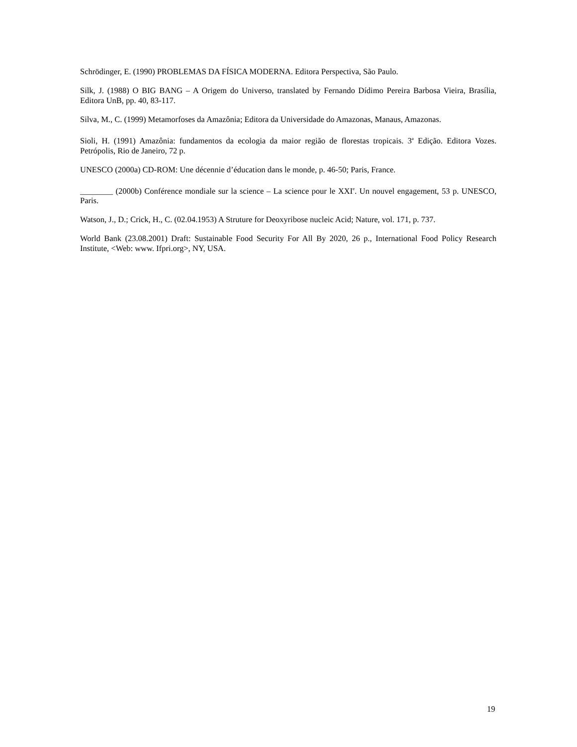Schrödinger, E. (1990) PROBLEMAS DA FÍSICA MODERNA. Editora Perspectiva, São Paulo.
Silk, J. (1988) O BIG BANG – A Origem do Universo, translated by Fernando Dídimo Pereira Barbosa Vieira, Brasília, Editora UnB, pp. 40, 83-117.
Silva, M., C. (1999) Metamorfoses da Amazônia; Editora da Universidade do Amazonas, Manaus, Amazonas.
Sioli, H. (1991) Amazônia: fundamentos da ecologia da maior região de florestas tropicais. 3<sup>a</sup> Edição. Editora Vozes. Petrópolis, Rio de Janeiro, 72 p.
UNESCO (2000a) CD-ROM: Une décennie d’éducation dans le monde, p. 46-50; Paris, France.
________ (2000b) Conférence mondiale sur la science – La science pour le XXI<sup>e</sup>. Un nouvel engagement, 53 p. UNESCO, Paris.
Watson, J., D.; Crick, H., C. (02.04.1953) A Struture for Deoxyribose nucleic Acid; Nature, vol. 171, p. 737.
World Bank (23.08.2001) Draft: Sustainable Food Security For All By 2020, 26 p., International Food Policy Research Institute, <Web: www. Ifpri.org>, NY, USA.
19